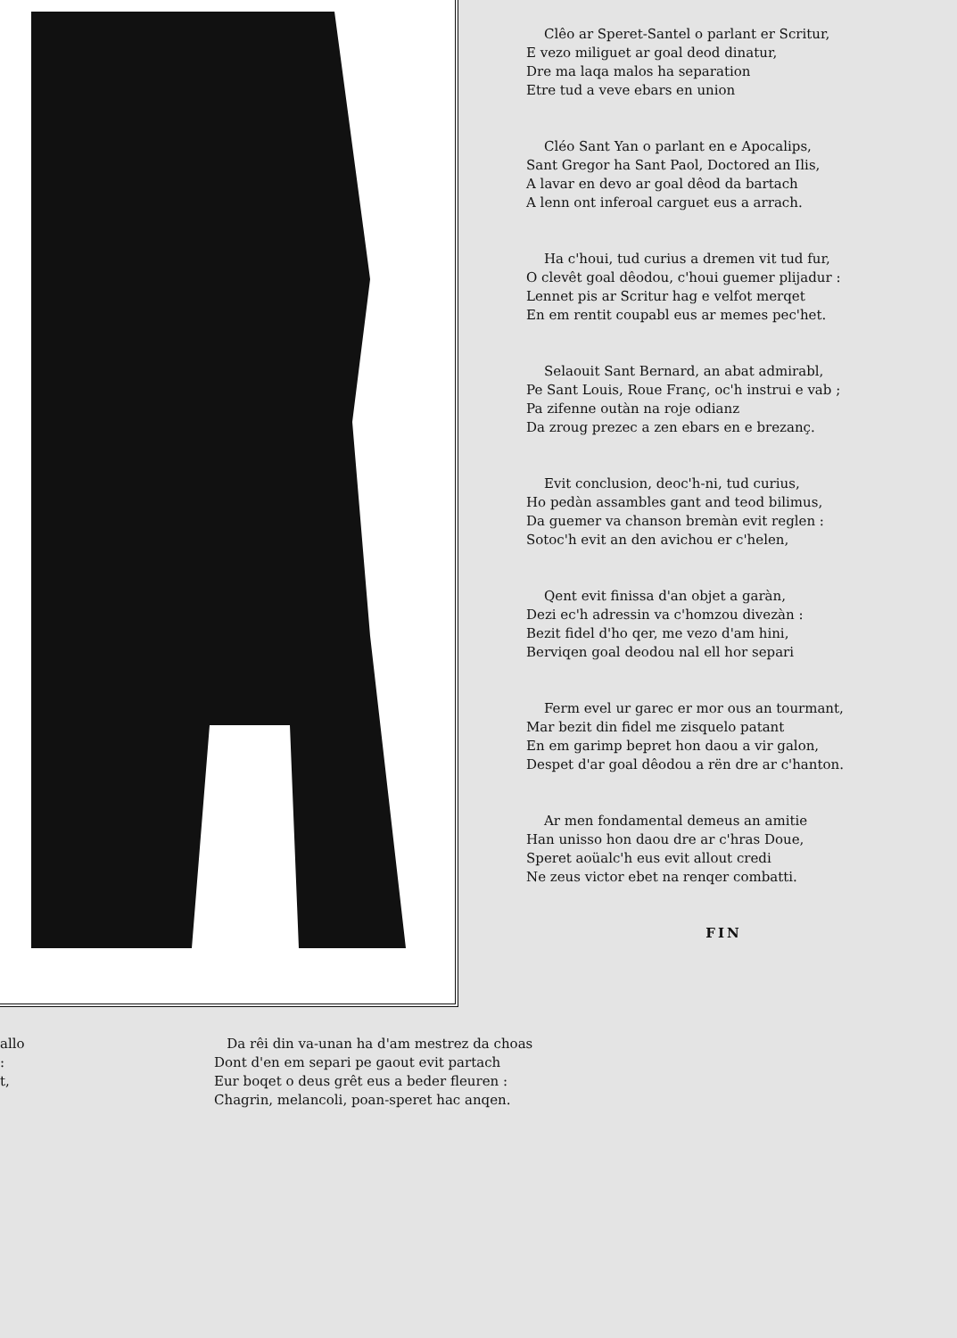Clêo ar Speret-Santel o parlant er Scritur,
E vezo miliguet ar goal deod dinatur,
Dre ma laqa malos ha separation
Etre tud a veve ebars en union
Cléo Sant Yan o parlant en e Apocalips,
Sant Gregor ha Sant Paol, Doctored an Ilis,
A lavar en devo ar goal dêod da bartach
A lenn ont inferoal carguet eus a arrach.
Ha c'houi, tud curius a dremen vit tud fur,
O clevêt goal dêodou, c'houi guemer plijadur :
Lennet pis ar Scritur hag e velfot merqet
En em rentit coupabl eus ar memes pec'het.
Selaouit Sant Bernard, an abat admirabl,
Pe Sant Louis, Roue Franç, oc'h instrui e vab ;
Pa zifenne outàn na roje odianz
Da zroug prezec a zen ebars en e brezanç.
Evit conclusion, deoc'h-ni, tud curius,
Ho pedàn assambles gant and teod bilimus,
Da guemer va chanson bremàn evit reglen :
Sotoc'h evit an den avichou er c'helen,
Qent evit finissa d'an objet a garàn,
Dezi ec'h adressin va c'homzou divezàn :
Bezit fidel d'ho qer, me vezo d'am hini,
Berviqen goal deodou nal ell hor separi
Ferm evel ur garec er mor ous an tourmant,
Mar bezit din fidel me zisquelo patant
En em garimp bepret hon daou a vir galon,
Despet d'ar goal dêodou a rën dre ar c'hanton.
Ar men fondamental demeus an amitie
Han unisso hon daou dre ar c'hras Doue,
Speret aoüalc'h eus evit allout credi
Ne zeus victor ebet na renqer combatti.
FIN
allo
:
t,
Da rêi din va-unan ha d'am mestrez da choas
Dont d'en em separi pe gaout evit partach
Eur boqet o deus grêt eus a beder fleuren :
Chagrin, melancoli, poan-speret hac anqen.